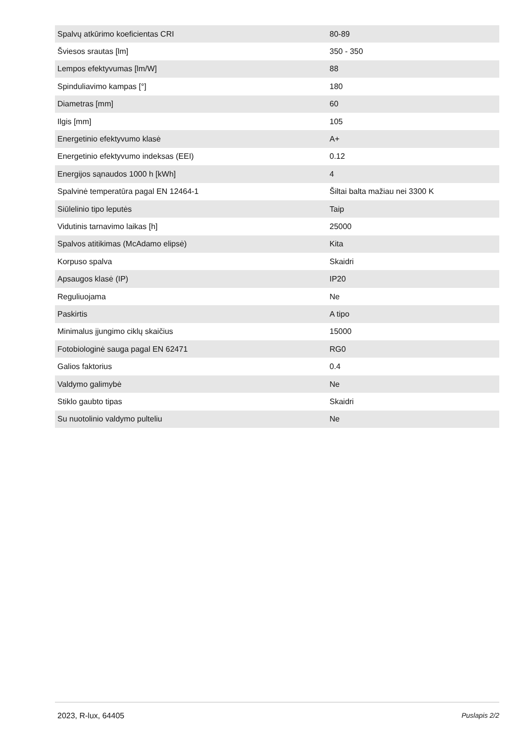| Spalvų atkūrimo koeficientas CRI | 80-89 |
| Šviesos srautas [lm] | 350 - 350 |
| Lempos efektyvumas [lm/W] | 88 |
| Spinduliavimo kampas [°] | 180 |
| Diametras [mm] | 60 |
| Ilgis [mm] | 105 |
| Energetinio efektyvumo klasė | A+ |
| Energetinio efektyvumo indeksas (EEI) | 0.12 |
| Energijos sąnaudos 1000 h [kWh] | 4 |
| Spalvinė temperatūra pagal EN 12464-1 | Šiltai balta mažiau nei 3300 K |
| Siūlelinio tipo leputės | Taip |
| Vidutinis tarnavimo laikas [h] | 25000 |
| Spalvos atitikimas (McAdamo elipsė) | Kita |
| Korpuso spalva | Skaidri |
| Apsaugos klasė (IP) | IP20 |
| Reguliuojama | Ne |
| Paskirtis | A tipo |
| Minimalus įjungimo ciklų skaičius | 15000 |
| Fotobiologinė sauga pagal EN 62471 | RG0 |
| Galios faktorius | 0.4 |
| Valdymo galimybė | Ne |
| Stiklo gaubto tipas | Skaidri |
| Su nuotolinio valdymo pulteliu | Ne |
2023, R-lux, 64405 Puslapis 2/2